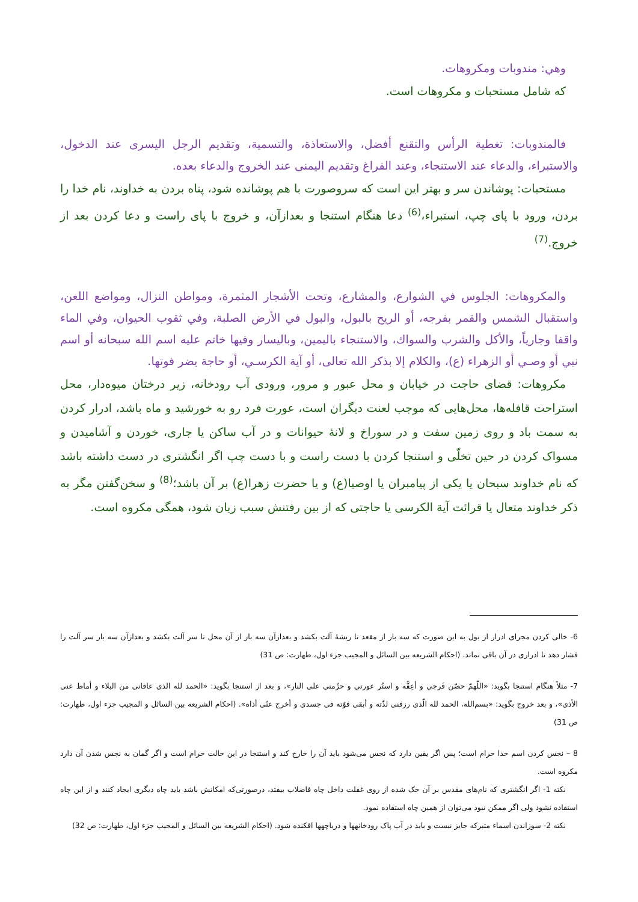وهي: مندوبات ومكروهات.
كه شامل مستحبات و مكروهات است.
فالمندوبات: تغطية الرأس والتقنع أفضل، والاستعاذة، والتسمية، وتقديم الرجل اليسرى عند الدخول، والاستبراء، والدعاء عند الاستنجاء، وعند الفراغ وتقديم اليمنى عند الخروج والدعاء بعده.
مستحبات: پوشاندن سر و بهتر اين است كه سروصورت با هم پوشانده شود، پناه بردن به خداوند، نام خدا را بردن، ورود با پای چپ، استبراء،<sup>(6)</sup> دعا هنگام استنجا و بعدازآن، و خروج با پای راست و دعا كردن بعد از خروج.<sup>(7)</sup>
والمكروهات: الجلوس في الشوارع، والمشارع، وتحت الأشجار المثمرة، ومواطن النزال، ومواضع اللعن، واستقبال الشمس والقمر بفرجه، أو الريح بالبول، والبول في الأرض الصلبة، وفي ثقوب الحيوان، وفي الماء واقفا وجارياً، والأكل والشرب والسواك، والاستنجاء باليمين، وباليسار وفيها خاتم عليه اسم الله سبحانه أو اسم نبي أو وصـي أو الزهراء (ع)، والكلام إلا بذكر الله تعالى، أو آية الكرسـي، أو حاجة يضر فوتها.
مكروهات: قضای حاجت در خيابان و محل عبور و مرور، ورودی آب رودخانه، زير درختان ميوه‌دار، محل استراحت قافله‌ها، محل‌هايی كه موجب لعنت ديگران است، عورت فرد رو به خورشيد و ماه باشد، ادرار كردن به سمت باد و روی زمين سفت و در سوراخ و لانۀ حيوانات و در آب ساكن يا جاری، خوردن و آشاميدن و مسواک كردن در حين تخلّی و استنجا كردن با دست راست و با دست چپ اگر انگشتری در دست داشته باشد كه نام خداوند سبحان يا يكی از پيامبران يا اوصيا(ع) و يا حضرت زهرا(ع) بر آن باشد؛<sup>(8)</sup> و سخن‌گفتن مگر به ذكر خداوند متعال يا قرائت آية الكرسی يا حاجتی كه از بين رفتنش سبب زيان شود، همگی مكروه است.
6- خالی كردن مجرای ادرار از بول به اين صورت كه سه بار از مقعد تا ريشۀ آلت بكشد و بعدازآن سه بار از آن محل تا سر آلت بكشد و بعدازآن سه بار سر آلت را فشار دهد تا ادراری در آن باقی نماند. (احكام الشريعه بين السائل و المجيب جزء اول، طهارت: ص 31)
7- مثلاً هنگام استنجا بگويد: «اللّهمّ حصّن فَرجي و أعِفَّه و استُر عورتي و حرِّمني على النار»، و بعد از استنجا بگويد: «الحمد لله الذى عافانى من البلاء و أماط عنى الأذى»، و بعد خروج بگويد: «بسم‌الله، الحمد لله الّذى رزقنى لذّته و أبقى قوّته فى جسدى و أخرج عنّى أذاه». (احكام الشريعه بين السائل و المجيب جزء اول، طهارت: ص 31)
8 – نجس كردن اسم خدا حرام است؛ پس اگر يقين دارد كه نجس می‌شود بايد آن را خارج كند و استنجا در اين حالت حرام است و اگر گمان به نجس شدن آن دارد مكروه است.
نكته 1- اگر انگشتری كه نام‌های مقدس بر آن حک شده از روی غفلت داخل چاه فاضلاب بيفتد، درصورتی‌كه امكانش باشد بايد چاه ديگری ايجاد كنند و از اين چاه استفاده نشود ولی اگر ممكن نبود می‌توان از همين چاه استفاده نمود.
نكته 2- سوزاندن اسماء متبركه جايز نيست و بايد در آب پاک رودخانهها و درياچهها افكنده شود. (احكام الشريعه بين السائل و المجيب جزء اول، طهارت: ص 32)